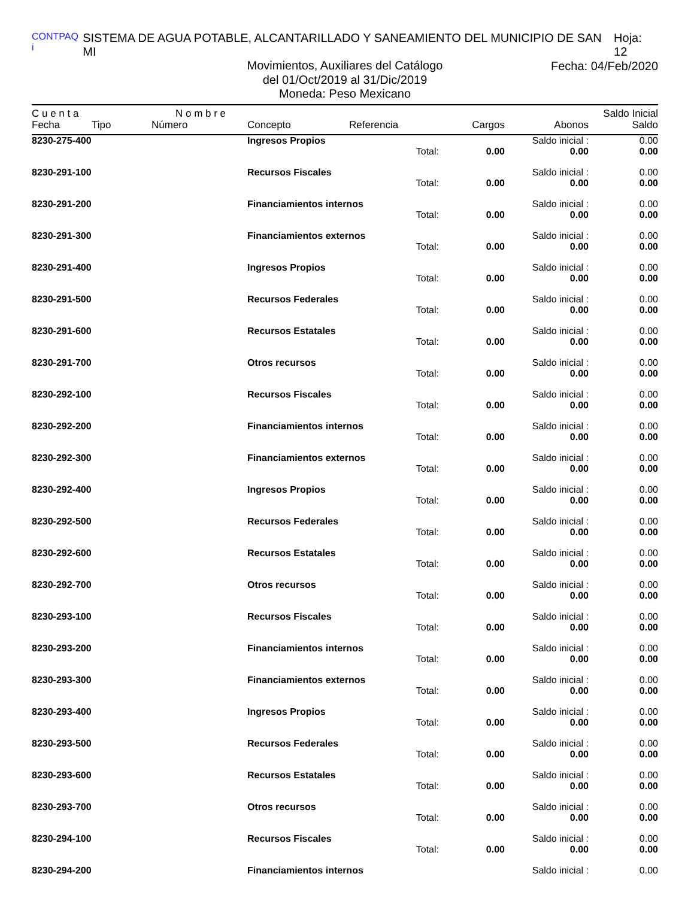CONTPAQ i SISTEMA DE AGUA POTABLE, ALCANTARILLADO Y SANEAMIENTO DEL MUNICIPIO DE SAN MI Hoja: 12
Movimientos, Auxiliares del Catálogo
Fecha: 04/Feb/2020
del 01/Oct/2019 al 31/Dic/2019
Moneda: Peso Mexicano
| C u e n t a | | N o m b r e | | | | | Saldo Inicial |
| --- | --- | --- | --- | --- | --- | --- | --- |
| Fecha | Tipo | Número | Concepto | Referencia | Cargos | Abonos | Saldo |
| 8230-275-400 | | | Ingresos Propios | | | Saldo inicial : | 0.00 |
| Total: | | | | | 0.00 | 0.00 | 0.00 |
| 8230-291-100 | | | Recursos Fiscales | | | Saldo inicial : | 0.00 |
| Total: | | | | | 0.00 | 0.00 | 0.00 |
| 8230-291-200 | | | Financiamientos internos | | | Saldo inicial : | 0.00 |
| Total: | | | | | 0.00 | 0.00 | 0.00 |
| 8230-291-300 | | | Financiamientos externos | | | Saldo inicial : | 0.00 |
| Total: | | | | | 0.00 | 0.00 | 0.00 |
| 8230-291-400 | | | Ingresos Propios | | | Saldo inicial : | 0.00 |
| Total: | | | | | 0.00 | 0.00 | 0.00 |
| 8230-291-500 | | | Recursos Federales | | | Saldo inicial : | 0.00 |
| Total: | | | | | 0.00 | 0.00 | 0.00 |
| 8230-291-600 | | | Recursos Estatales | | | Saldo inicial : | 0.00 |
| Total: | | | | | 0.00 | 0.00 | 0.00 |
| 8230-291-700 | | | Otros recursos | | | Saldo inicial : | 0.00 |
| Total: | | | | | 0.00 | 0.00 | 0.00 |
| 8230-292-100 | | | Recursos Fiscales | | | Saldo inicial : | 0.00 |
| Total: | | | | | 0.00 | 0.00 | 0.00 |
| 8230-292-200 | | | Financiamientos internos | | | Saldo inicial : | 0.00 |
| Total: | | | | | 0.00 | 0.00 | 0.00 |
| 8230-292-300 | | | Financiamientos externos | | | Saldo inicial : | 0.00 |
| Total: | | | | | 0.00 | 0.00 | 0.00 |
| 8230-292-400 | | | Ingresos Propios | | | Saldo inicial : | 0.00 |
| Total: | | | | | 0.00 | 0.00 | 0.00 |
| 8230-292-500 | | | Recursos Federales | | | Saldo inicial : | 0.00 |
| Total: | | | | | 0.00 | 0.00 | 0.00 |
| 8230-292-600 | | | Recursos Estatales | | | Saldo inicial : | 0.00 |
| Total: | | | | | 0.00 | 0.00 | 0.00 |
| 8230-292-700 | | | Otros recursos | | | Saldo inicial : | 0.00 |
| Total: | | | | | 0.00 | 0.00 | 0.00 |
| 8230-293-100 | | | Recursos Fiscales | | | Saldo inicial : | 0.00 |
| Total: | | | | | 0.00 | 0.00 | 0.00 |
| 8230-293-200 | | | Financiamientos internos | | | Saldo inicial : | 0.00 |
| Total: | | | | | 0.00 | 0.00 | 0.00 |
| 8230-293-300 | | | Financiamientos externos | | | Saldo inicial : | 0.00 |
| Total: | | | | | 0.00 | 0.00 | 0.00 |
| 8230-293-400 | | | Ingresos Propios | | | Saldo inicial : | 0.00 |
| Total: | | | | | 0.00 | 0.00 | 0.00 |
| 8230-293-500 | | | Recursos Federales | | | Saldo inicial : | 0.00 |
| Total: | | | | | 0.00 | 0.00 | 0.00 |
| 8230-293-600 | | | Recursos Estatales | | | Saldo inicial : | 0.00 |
| Total: | | | | | 0.00 | 0.00 | 0.00 |
| 8230-293-700 | | | Otros recursos | | | Saldo inicial : | 0.00 |
| Total: | | | | | 0.00 | 0.00 | 0.00 |
| 8230-294-100 | | | Recursos Fiscales | | | Saldo inicial : | 0.00 |
| Total: | | | | | 0.00 | 0.00 | 0.00 |
| 8230-294-200 | | | Financiamientos internos | | | Saldo inicial : | 0.00 |